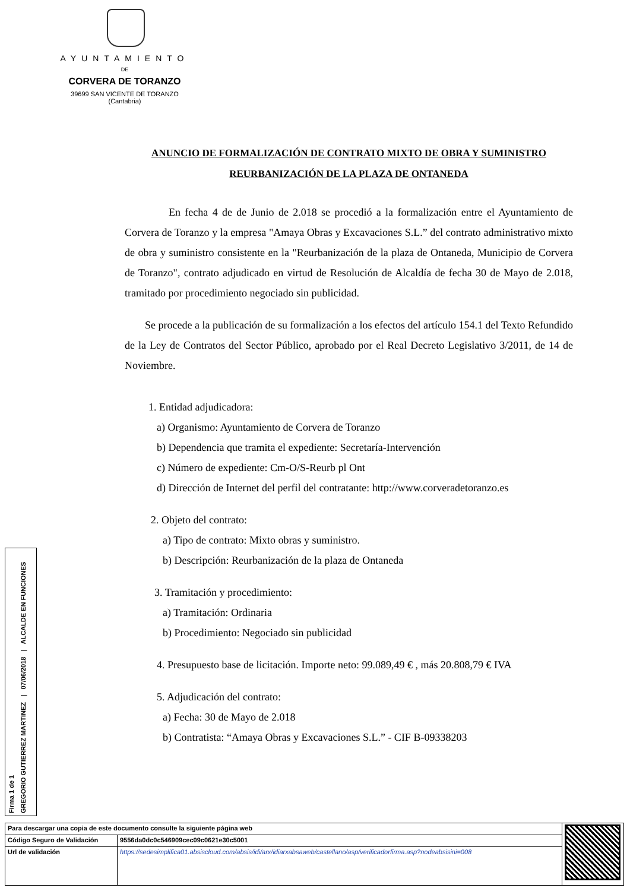AYUNTAMIENTO
DE
CORVERA DE TORANZO
39699 SAN VICENTE DE TORANZO
(Cantabria)
ANUNCIO DE FORMALIZACIÓN DE CONTRATO MIXTO DE OBRA Y SUMINISTRO
REURBANIZACIÓN DE LA PLAZA DE ONTANEDA
En fecha 4 de de Junio de 2.018 se procedió a la formalización entre el Ayuntamiento de Corvera de Toranzo y la empresa "Amaya Obras y Excavaciones S.L.” del contrato administrativo mixto de obra y suministro consistente en la "Reurbanización de la plaza de Ontaneda, Municipio de Corvera de Toranzo", contrato adjudicado en virtud de Resolución de Alcaldía de fecha 30 de Mayo de 2.018, tramitado por procedimiento negociado sin publicidad.
Se procede a la publicación de su formalización a los efectos del artículo 154.1 del Texto Refundido de la Ley de Contratos del Sector Público, aprobado por el Real Decreto Legislativo 3/2011, de 14 de Noviembre.
1. Entidad adjudicadora:
a) Organismo: Ayuntamiento de Corvera de Toranzo
b) Dependencia que tramita el expediente: Secretaría-Intervención
c) Número de expediente: Cm-O/S-Reurb pl Ont
d) Dirección de Internet del perfil del contratante: http://www.corveradetoranzo.es
2. Objeto del contrato:
a) Tipo de contrato: Mixto obras y suministro.
b) Descripción: Reurbanización de la plaza de Ontaneda
3. Tramitación y procedimiento:
a) Tramitación: Ordinaria
b) Procedimiento: Negociado sin publicidad
4. Presupuesto base de licitación. Importe neto: 99.089,49 € , más 20.808,79 € IVA
5. Adjudicación del contrato:
a) Fecha: 30 de Mayo de 2.018
b) Contratista: “Amaya Obras y Excavaciones S.L.” - CIF B-09338203
Firma 1 de 1
GREGORIO GUTIERREZ MARTINEZ | 07/06/2018 | ALCALDE EN FUNCIONES
| Para descargar una copia de este documento consulte la siguiente página web | | |
| Código Seguro de Validación | 9556da0dc0c546909cec09c0621e30c5001 | |
| Url de validación | https://sedesimplifica01.absiscloud.com/absis/idi/arx/idiarxabsaweb/castellano/asp/verificadorfirma.asp?nodeabsisini=008 | |